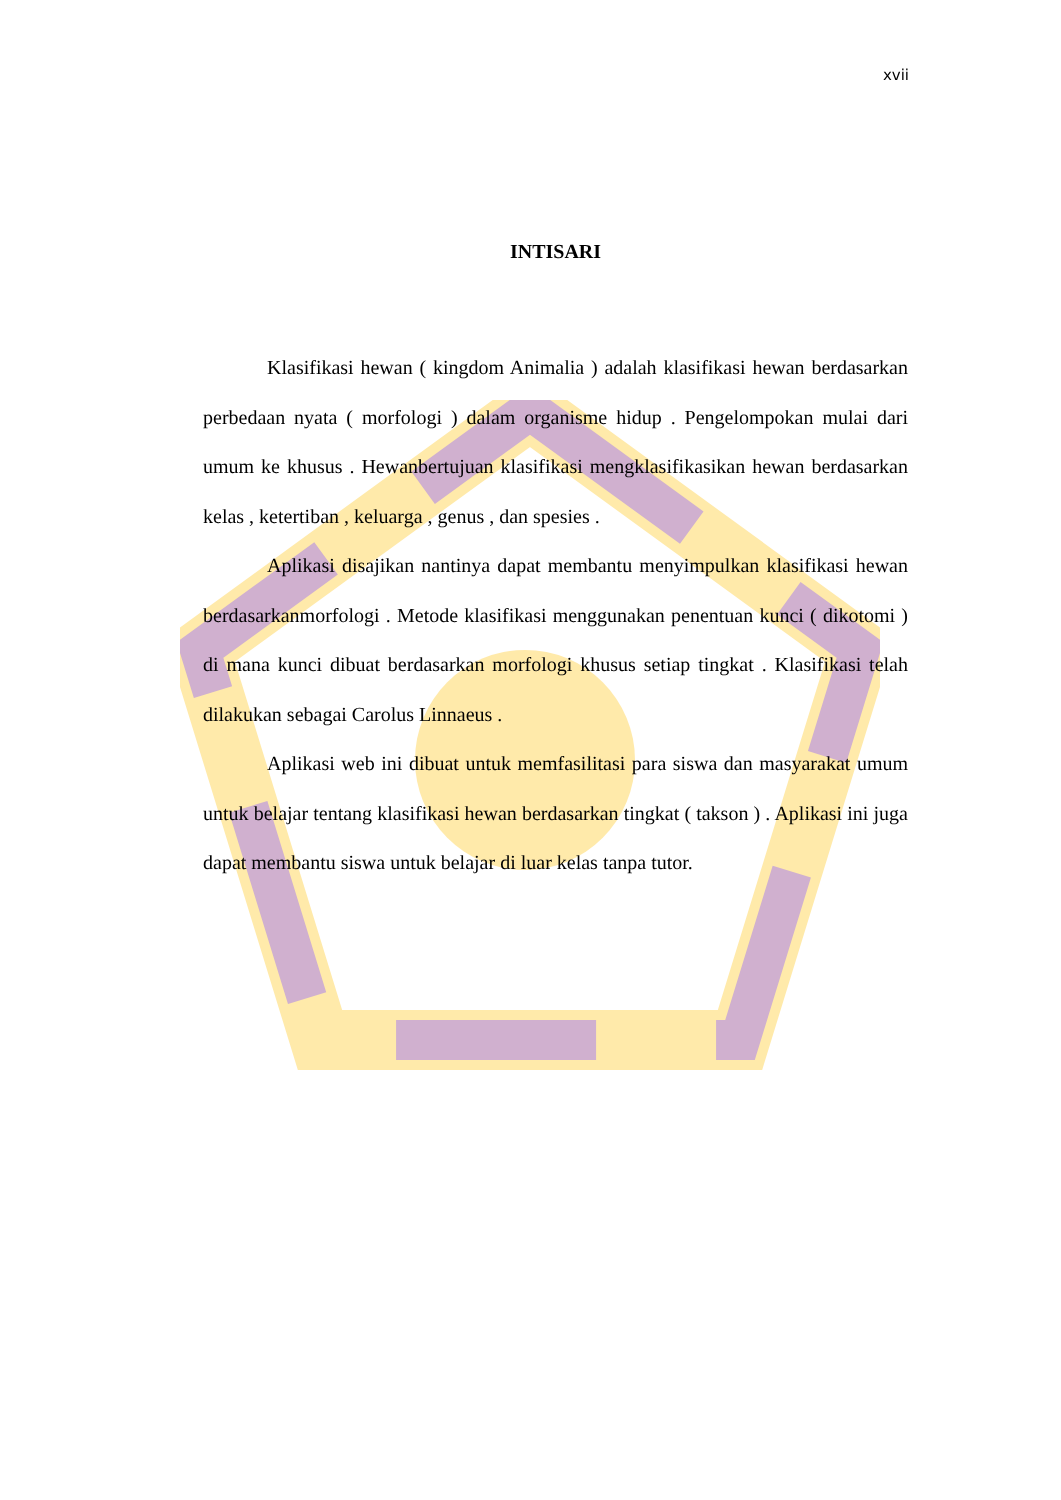xvii
INTISARI
Klasifikasi hewan ( kingdom Animalia ) adalah klasifikasi hewan berdasarkan perbedaan nyata ( morfologi ) dalam organisme hidup . Pengelompokan mulai dari umum ke khusus . Hewanbertujuan klasifikasi mengklasifikasikan hewan berdasarkan kelas , ketertiban , keluarga , genus , dan spesies .
Aplikasi disajikan nantinya dapat membantu menyimpulkan klasifikasi hewan berdasarkanmorfologi . Metode klasifikasi menggunakan penentuan kunci ( dikotomi ) di mana kunci dibuat berdasarkan morfologi khusus setiap tingkat . Klasifikasi telah dilakukan sebagai Carolus Linnaeus .
Aplikasi web ini dibuat untuk memfasilitasi para siswa dan masyarakat umum untuk belajar tentang klasifikasi hewan berdasarkan tingkat ( takson ) . Aplikasi ini juga dapat membantu siswa untuk belajar di luar kelas tanpa tutor.